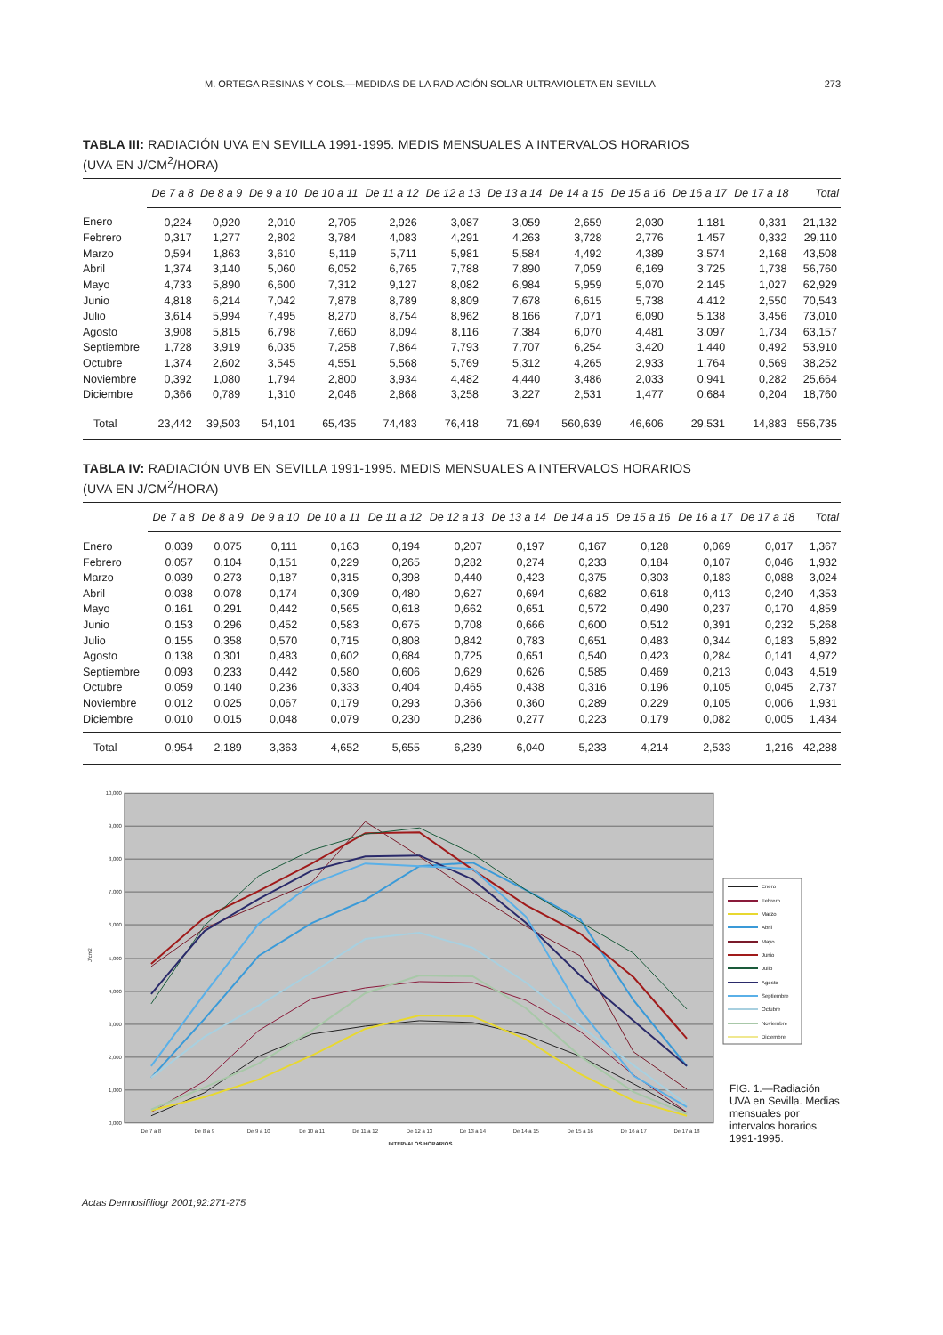M. ORTEGA RESINAS Y COLS.—MEDIDAS DE LA RADIACIÓN SOLAR ULTRAVIOLETA EN SEVILLA 273
TABLA III: RADIACIÓN UVA EN SEVILLA 1991-1995. MEDIS MENSUALES A INTERVALOS HORARIOS
(UVA EN J/CM<sup>2</sup>/HORA)
| | De 7 a 8 | De 8 a 9 | De 9 a 10 | De 10 a 11 | De 11 a 12 | De 12 a 13 | De 13 a 14 | De 14 a 15 | De 15 a 16 | De 16 a 17 | De 17 a 18 | Total |
| --- | --- | --- | --- | --- | --- | --- | --- | --- | --- | --- | --- | --- |
| Enero | 0,224 | 0,920 | 2,010 | 2,705 | 2,926 | 3,087 | 3,059 | 2,659 | 2,030 | 1,181 | 0,331 | 21,132 |
| Febrero | 0,317 | 1,277 | 2,802 | 3,784 | 4,083 | 4,291 | 4,263 | 3,728 | 2,776 | 1,457 | 0,332 | 29,110 |
| Marzo | 0,594 | 1,863 | 3,610 | 5,119 | 5,711 | 5,981 | 5,584 | 4,492 | 4,389 | 3,574 | 2,168 | 43,508 |
| Abril | 1,374 | 3,140 | 5,060 | 6,052 | 6,765 | 7,788 | 7,890 | 7,059 | 6,169 | 3,725 | 1,738 | 56,760 |
| Mayo | 4,733 | 5,890 | 6,600 | 7,312 | 9,127 | 8,082 | 6,984 | 5,959 | 5,070 | 2,145 | 1,027 | 62,929 |
| Junio | 4,818 | 6,214 | 7,042 | 7,878 | 8,789 | 8,809 | 7,678 | 6,615 | 5,738 | 4,412 | 2,550 | 70,543 |
| Julio | 3,614 | 5,994 | 7,495 | 8,270 | 8,754 | 8,962 | 8,166 | 7,071 | 6,090 | 5,138 | 3,456 | 73,010 |
| Agosto | 3,908 | 5,815 | 6,798 | 7,660 | 8,094 | 8,116 | 7,384 | 6,070 | 4,481 | 3,097 | 1,734 | 63,157 |
| Septiembre | 1,728 | 3,919 | 6,035 | 7,258 | 7,864 | 7,793 | 7,707 | 6,254 | 3,420 | 1,440 | 0,492 | 53,910 |
| Octubre | 1,374 | 2,602 | 3,545 | 4,551 | 5,568 | 5,769 | 5,312 | 4,265 | 2,933 | 1,764 | 0,569 | 38,252 |
| Noviembre | 0,392 | 1,080 | 1,794 | 2,800 | 3,934 | 4,482 | 4,440 | 3,486 | 2,033 | 0,941 | 0,282 | 25,664 |
| Diciembre | 0,366 | 0,789 | 1,310 | 2,046 | 2,868 | 3,258 | 3,227 | 2,531 | 1,477 | 0,684 | 0,204 | 18,760 |
| Total | 23,442 | 39,503 | 54,101 | 65,435 | 74,483 | 76,418 | 71,694 | 560,639 | 46,606 | 29,531 | 14,883 | 556,735 |
TABLA IV: RADIACIÓN UVB EN SEVILLA 1991-1995. MEDIS MENSUALES A INTERVALOS HORARIOS
(UVA EN J/CM<sup>2</sup>/HORA)
| | De 7 a 8 | De 8 a 9 | De 9 a 10 | De 10 a 11 | De 11 a 12 | De 12 a 13 | De 13 a 14 | De 14 a 15 | De 15 a 16 | De 16 a 17 | De 17 a 18 | Total |
| --- | --- | --- | --- | --- | --- | --- | --- | --- | --- | --- | --- | --- |
| Enero | 0,039 | 0,075 | 0,111 | 0,163 | 0,194 | 0,207 | 0,197 | 0,167 | 0,128 | 0,069 | 0,017 | 1,367 |
| Febrero | 0,057 | 0,104 | 0,151 | 0,229 | 0,265 | 0,282 | 0,274 | 0,233 | 0,184 | 0,107 | 0,046 | 1,932 |
| Marzo | 0,039 | 0,273 | 0,187 | 0,315 | 0,398 | 0,440 | 0,423 | 0,375 | 0,303 | 0,183 | 0,088 | 3,024 |
| Abril | 0,038 | 0,078 | 0,174 | 0,309 | 0,480 | 0,627 | 0,694 | 0,682 | 0,618 | 0,413 | 0,240 | 4,353 |
| Mayo | 0,161 | 0,291 | 0,442 | 0,565 | 0,618 | 0,662 | 0,651 | 0,572 | 0,490 | 0,237 | 0,170 | 4,859 |
| Junio | 0,153 | 0,296 | 0,452 | 0,583 | 0,675 | 0,708 | 0,666 | 0,600 | 0,512 | 0,391 | 0,232 | 5,268 |
| Julio | 0,155 | 0,358 | 0,570 | 0,715 | 0,808 | 0,842 | 0,783 | 0,651 | 0,483 | 0,344 | 0,183 | 5,892 |
| Agosto | 0,138 | 0,301 | 0,483 | 0,602 | 0,684 | 0,725 | 0,651 | 0,540 | 0,423 | 0,284 | 0,141 | 4,972 |
| Septiembre | 0,093 | 0,233 | 0,442 | 0,580 | 0,606 | 0,629 | 0,626 | 0,585 | 0,469 | 0,213 | 0,043 | 4,519 |
| Octubre | 0,059 | 0,140 | 0,236 | 0,333 | 0,404 | 0,465 | 0,438 | 0,316 | 0,196 | 0,105 | 0,045 | 2,737 |
| Noviembre | 0,012 | 0,025 | 0,067 | 0,179 | 0,293 | 0,366 | 0,360 | 0,289 | 0,229 | 0,105 | 0,006 | 1,931 |
| Diciembre | 0,010 | 0,015 | 0,048 | 0,079 | 0,230 | 0,286 | 0,277 | 0,223 | 0,179 | 0,082 | 0,005 | 1,434 |
| Total | 0,954 | 2,189 | 3,363 | 4,652 | 5,655 | 6,239 | 6,040 | 5,233 | 4,214 | 2,533 | 1,216 | 42,288 |
10,000
9,000
8,000
7,000
6,000
5,000
4,000
3,000
2,000
1,000
0,000
J/cm2
De 7 a 8
De 8 a 9
De 9 a 10
De 10 a 11
De 11 a 12
De 12 a 13
De 13 a 14
De 14 a 15
De 15 a 16
De 16 a 17
De 17 a 18
INTERVALOS HORARIOS
Enero
Febrero
Marzo
Abril
Mayo
Junio
Julio
Agosto
Septiembre
Octubre
Noviembre
Diciembre
FIG. 1.—Radiación UVA en Sevilla. Medias mensuales por intervalos horarios 1991-1995.
Actas Dermosifiliogr 2001;92:271-275